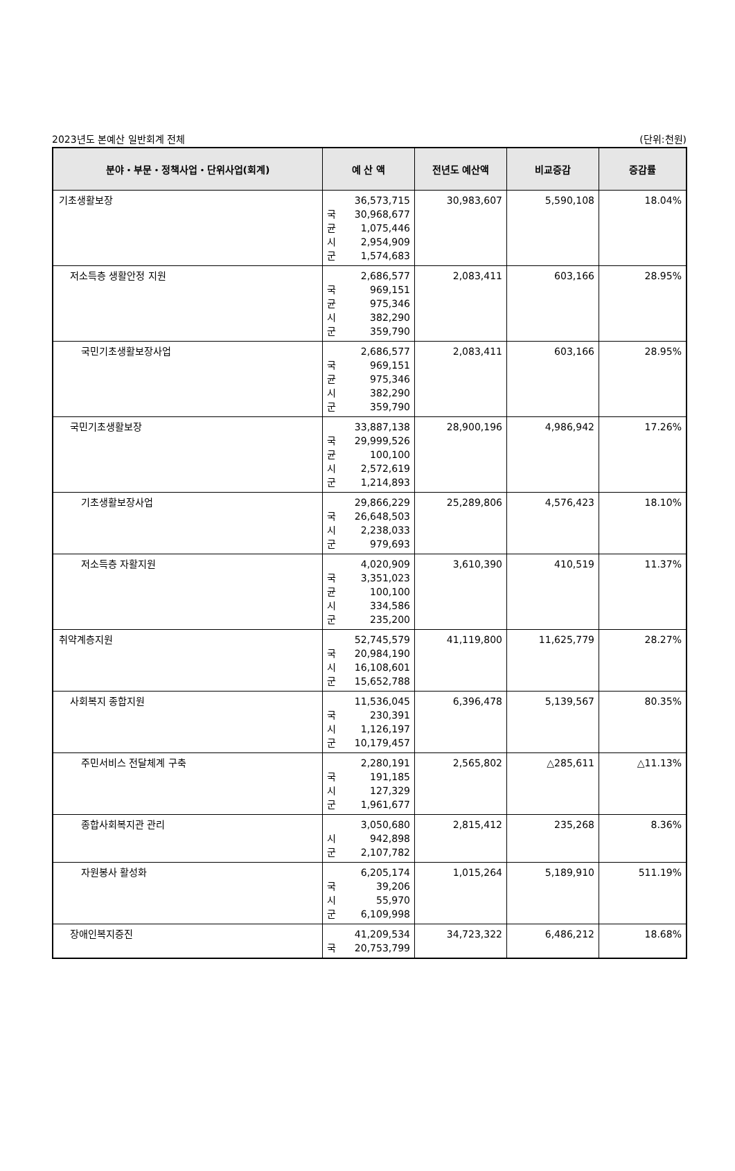2023년도 본예산 일반회계 전체 (단위:천원)
| 분야・부문・정책사업・단위사업(회계) | 예 산 액 | 전년도 예산액 | 비교증감 | 증감률 |
| --- | --- | --- | --- | --- |
| 기초생활보장 | 36,573,715 국 30,968,677 균 1,075,446 시 2,954,909 군 1,574,683 | 30,983,607 | 5,590,108 | 18.04% |
| 저소득층 생활안정 지원 | 2,686,577 국 969,151 균 975,346 시 382,290 군 359,790 | 2,083,411 | 603,166 | 28.95% |
| 국민기초생활보장사업 | 2,686,577 국 969,151 균 975,346 시 382,290 군 359,790 | 2,083,411 | 603,166 | 28.95% |
| 국민기초생활보장 | 33,887,138 국 29,999,526 균 100,100 시 2,572,619 군 1,214,893 | 28,900,196 | 4,986,942 | 17.26% |
| 기초생활보장사업 | 29,866,229 국 26,648,503 시 2,238,033 군 979,693 | 25,289,806 | 4,576,423 | 18.10% |
| 저소득층 자활지원 | 4,020,909 국 3,351,023 균 100,100 시 334,586 군 235,200 | 3,610,390 | 410,519 | 11.37% |
| 취약계층지원 | 52,745,579 국 20,984,190 시 16,108,601 군 15,652,788 | 41,119,800 | 11,625,779 | 28.27% |
| 사회복지 종합지원 | 11,536,045 국 230,391 시 1,126,197 군 10,179,457 | 6,396,478 | 5,139,567 | 80.35% |
| 주민서비스 전달체계 구축 | 2,280,191 국 191,185 시 127,329 군 1,961,677 | 2,565,802 | △285,611 | △11.13% |
| 종합사회복지관 관리 | 3,050,680 시 942,898 군 2,107,782 | 2,815,412 | 235,268 | 8.36% |
| 자원봉사 활성화 | 6,205,174 국 39,206 시 55,970 군 6,109,998 | 1,015,264 | 5,189,910 | 511.19% |
| 장애인복지증진 | 41,209,534 국 20,753,799 | 34,723,322 | 6,486,212 | 18.68% |